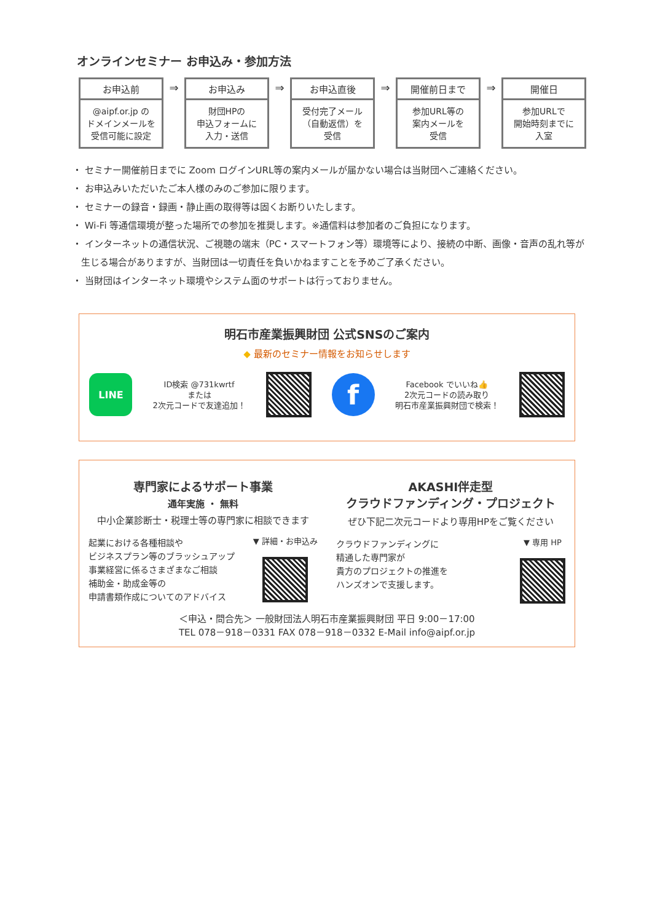オンラインセミナー お申込み・参加方法
お申込前
@aipf.or.jp の
ドメインメールを
受信可能に設定
⇒
お申込み
財団HPの
申込フォームに
入力・送信
⇒
お申込直後
受付完了メール
（自動返信）を
受信
⇒
開催前日まで
参加URL等の
案内メールを
受信
⇒
開催日
参加URLで
開始時刻までに
入室
・ セミナー開催前日までに Zoom ログインURL等の案内メールが届かない場合は当財団へご連絡ください。
・ お申込みいただいたご本人様のみのご参加に限ります。
・ セミナーの録音・録画・静止画の取得等は固くお断りいたします。
・ Wi-Fi 等通信環境が整った場所での参加を推奨します。※通信料は参加者のご負担になります。
・ インターネットの通信状況、ご視聴の端末（PC・スマートフォン等）環境等により、接続の中断、画像・音声の乱れ等が生じる場合がありますが、当財団は一切責任を負いかねますことを予めご了承ください。
・ 当財団はインターネット環境やシステム面のサポートは行っておりません。
明石市産業振興財団 公式SNSのご案内
◆ 最新のセミナー情報をお知らせします
LINE
ID検索 @731kwrtf
または
2次元コードで友達追加！
f
Facebook でいいね👍
2次元コードの読み取り
明石市産業振興財団で検索！
専門家によるサポート事業
通年実施 ・ 無料
中小企業診断士・税理士等の専門家に相談できます
起業における各種相談や
ビジネスプラン等のブラッシュアップ
事業経営に係るさまざまなご相談
補助金・助成金等の
申請書類作成についてのアドバイス
▼ 詳細・お申込み
AKASHI伴走型
クラウドファンディング・プロジェクト
ぜひ下記二次元コードより専用HPをご覧ください
クラウドファンディングに
精通した専門家が
貴方のプロジェクトの推進を
ハンズオンで支援します。
▼ 専用 HP
＜申込・問合先＞ 一般財団法人明石市産業振興財団 平日 9:00－17:00
TEL 078－918－0331 FAX 078－918－0332 E-Mail info@aipf.or.jp